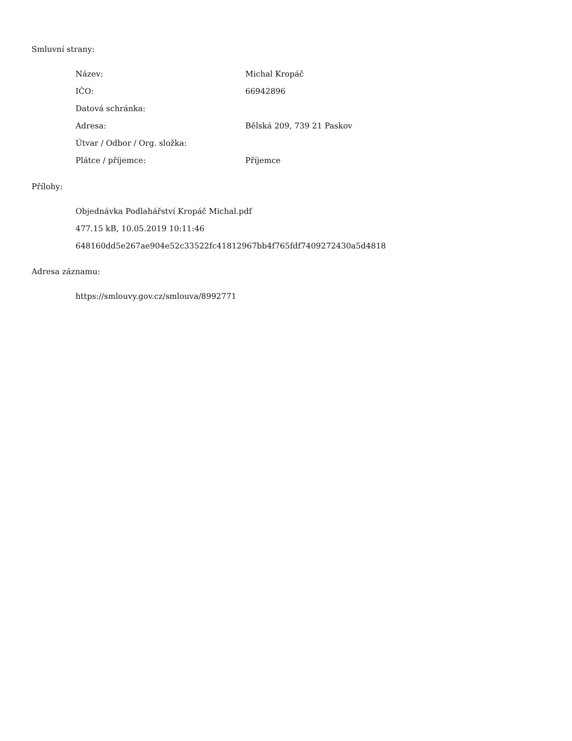Smluvní strany:
| Název: | Michal Kropáč |
| IČO: | 66942896 |
| Datová schránka: | |
| Adresa: | Bělská 209, 739 21 Paskov |
| Útvar / Odbor / Org. složka: | |
| Plátce / příjemce: | Příjemce |
Přílohy:
Objednávka Podlahářství Kropáč Michal.pdf
477.15 kB, 10.05.2019 10:11:46
648160dd5e267ae904e52c33522fc41812967bb4f765fdf7409272430a5d4818
Adresa záznamu:
https://smlouvy.gov.cz/smlouva/8992771